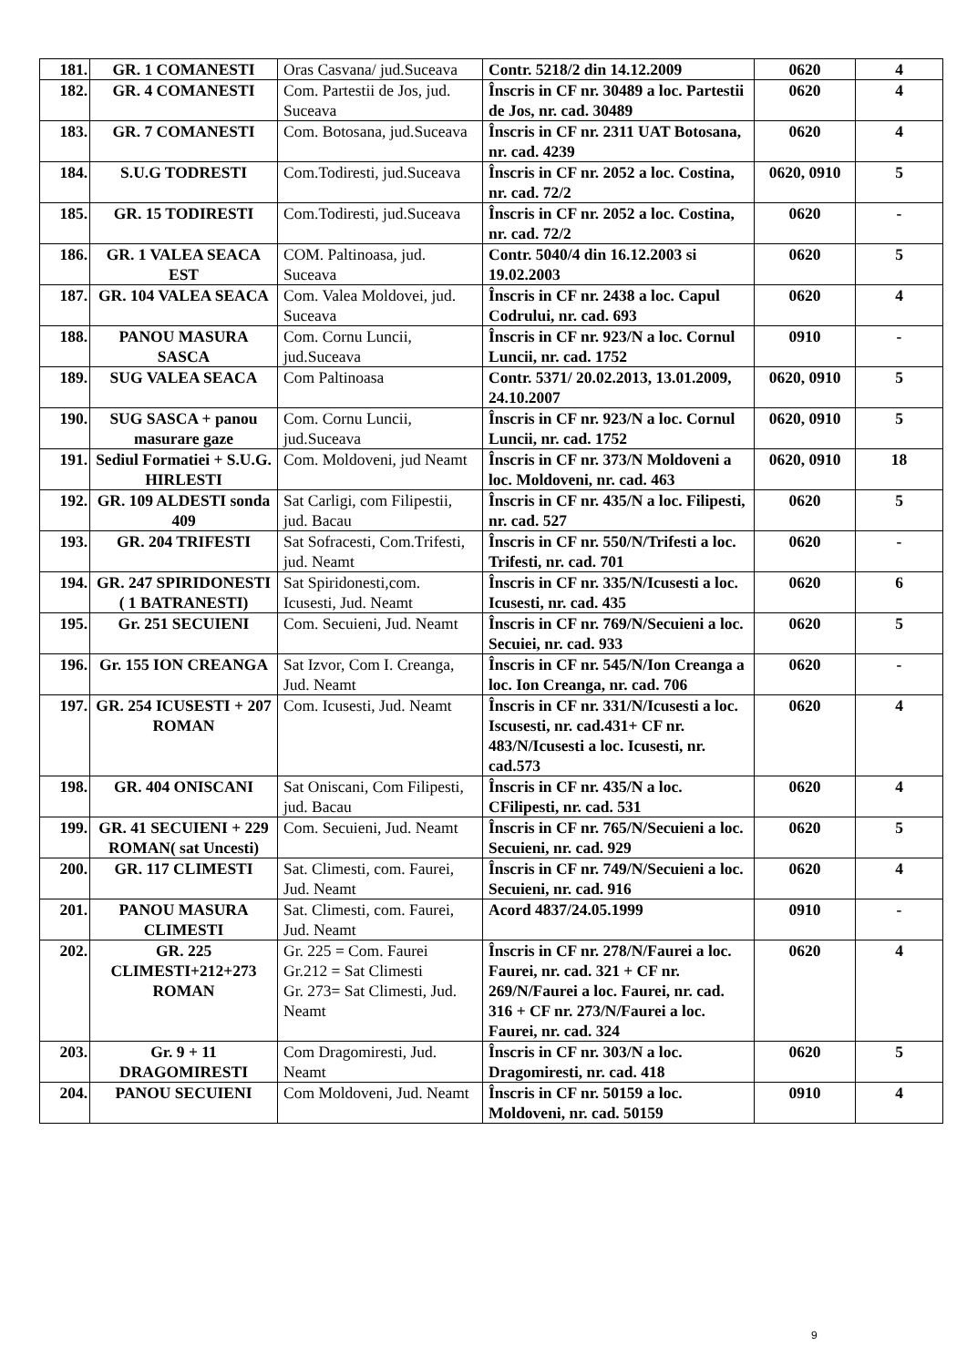| 181. | GR. 1 COMANESTI | Oras Casvana/ jud.Suceava | Contr. 5218/2 din 14.12.2009 | 0620 | 4 |
| 182. | GR. 4 COMANESTI | Com. Partestii de Jos, jud. Suceava | Înscris in CF nr. 30489 a loc. Partestii de Jos, nr. cad. 30489 | 0620 | 4 |
| 183. | GR. 7 COMANESTI | Com. Botosana, jud.Suceava | Înscris in CF nr. 2311 UAT Botosana, nr. cad. 4239 | 0620 | 4 |
| 184. | S.U.G TODRESTI | Com.Todiresti, jud.Suceava | Înscris in CF nr. 2052 a loc. Costina, nr. cad. 72/2 | 0620, 0910 | 5 |
| 185. | GR. 15 TODIRESTI | Com.Todiresti, jud.Suceava | Înscris in CF nr. 2052 a loc. Costina, nr. cad. 72/2 | 0620 | - |
| 186. | GR. 1 VALEA SEACA EST | COM. Paltinoasa, jud. Suceava | Contr. 5040/4 din 16.12.2003 si 19.02.2003 | 0620 | 5 |
| 187. | GR. 104 VALEA SEACA | Com. Valea Moldovei, jud. Suceava | Înscris in CF nr. 2438 a loc. Capul Codrului, nr. cad. 693 | 0620 | 4 |
| 188. | PANOU MASURA SASCA | Com. Cornu Luncii, jud.Suceava | Înscris in CF nr. 923/N a loc. Cornul Luncii, nr. cad. 1752 | 0910 | - |
| 189. | SUG VALEA SEACA | Com Paltinoasa | Contr. 5371/ 20.02.2013, 13.01.2009, 24.10.2007 | 0620, 0910 | 5 |
| 190. | SUG SASCA + panou masurare gaze | Com. Cornu Luncii, jud.Suceava | Înscris in CF nr. 923/N a loc. Cornul Luncii, nr. cad. 1752 | 0620, 0910 | 5 |
| 191. | Sediul Formatiei + S.U.G. HIRLESTI | Com. Moldoveni, jud Neamt | Înscris in CF nr. 373/N Moldoveni a loc. Moldoveni, nr. cad. 463 | 0620, 0910 | 18 |
| 192. | GR. 109 ALDESTI sonda 409 | Sat Carligi, com Filipestii, jud. Bacau | Înscris in CF nr. 435/N a loc. Filipesti, nr. cad. 527 | 0620 | 5 |
| 193. | GR. 204 TRIFESTI | Sat Sofracesti, Com.Trifesti, jud. Neamt | Înscris in CF nr. 550/N/Trifesti a loc. Trifesti, nr. cad. 701 | 0620 | - |
| 194. | GR. 247 SPIRIDONESTI ( 1 BATRANESTI) | Sat Spiridonesti,com. Icusesti, Jud. Neamt | Înscris in CF nr. 335/N/Icusesti a loc. Icusesti, nr. cad. 435 | 0620 | 6 |
| 195. | Gr. 251 SECUIENI | Com. Secuieni, Jud. Neamt | Înscris in CF nr. 769/N/Secuieni a loc. Secuiei, nr. cad. 933 | 0620 | 5 |
| 196. | Gr. 155 ION CREANGA | Sat Izvor, Com I. Creanga, Jud. Neamt | Înscris in CF nr. 545/N/Ion Creanga a loc. Ion Creanga, nr. cad. 706 | 0620 | - |
| 197. | GR. 254 ICUSESTI + 207 ROMAN | Com. Icusesti, Jud. Neamt | Înscris in CF nr. 331/N/Icusesti a loc. Iscusesti, nr. cad.431+ CF nr. 483/N/Icusesti a loc. Icusesti, nr. cad.573 | 0620 | 4 |
| 198. | GR. 404 ONISCANI | Sat Oniscani, Com Filipesti, jud. Bacau | Înscris in CF nr. 435/N a loc. CFilipesti, nr. cad. 531 | 0620 | 4 |
| 199. | GR. 41 SECUIENI + 229 ROMAN( sat Uncesti) | Com. Secuieni, Jud. Neamt | Înscris in CF nr. 765/N/Secuieni a loc. Secuieni, nr. cad. 929 | 0620 | 5 |
| 200. | GR. 117 CLIMESTI | Sat. Climesti, com. Faurei, Jud. Neamt | Înscris in CF nr. 749/N/Secuieni a loc. Secuieni, nr. cad. 916 | 0620 | 4 |
| 201. | PANOU MASURA CLIMESTI | Sat. Climesti, com. Faurei, Jud. Neamt | Acord 4837/24.05.1999 | 0910 | - |
| 202. | GR. 225 CLIMESTI+212+273 ROMAN | Gr. 225 = Com. Faurei Gr.212 = Sat Climesti Gr. 273= Sat Climesti, Jud. Neamt | Înscris in CF nr. 278/N/Faurei a loc. Faurei, nr. cad. 321 + CF nr. 269/N/Faurei a loc. Faurei, nr. cad. 316 + CF nr. 273/N/Faurei a loc. Faurei, nr. cad. 324 | 0620 | 4 |
| 203. | Gr. 9 + 11 DRAGOMIRESTI | Com Dragomiresti, Jud. Neamt | Înscris in CF nr. 303/N a loc. Dragomiresti, nr. cad. 418 | 0620 | 5 |
| 204. | PANOU SECUIENI | Com Moldoveni, Jud. Neamt | Înscris in CF nr. 50159 a loc. Moldoveni, nr. cad. 50159 | 0910 | 4 |
9